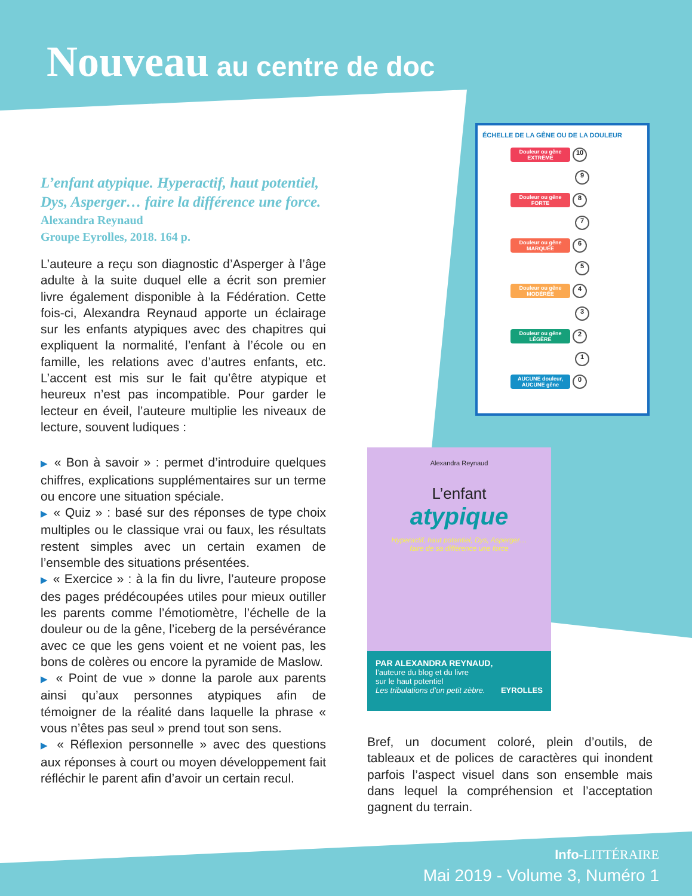Nouveau au centre de doc
L’enfant atypique. Hyperactif, haut potentiel, Dys, Asperger… faire la différence une force.
Alexandra Reynaud
Groupe Eyrolles, 2018. 164 p.
L’auteure a reçu son diagnostic d’Asperger à l’âge adulte à la suite duquel elle a écrit son premier livre également disponible à la Fédération. Cette fois-ci, Alexandra Reynaud apporte un éclairage sur les enfants atypiques avec des chapitres qui expliquent la normalité, l’enfant à l’école ou en famille, les relations avec d’autres enfants, etc. L’accent est mis sur le fait qu’être atypique et heureux n’est pas incompatible. Pour garder le lecteur en éveil, l’auteure multiplie les niveaux de lecture, souvent ludiques :
▶ « Bon à savoir » : permet d’introduire quelques chiffres, explications supplémentaires sur un terme ou encore une situation spéciale.
▶ « Quiz » : basé sur des réponses de type choix multiples ou le classique vrai ou faux, les résultats restent simples avec un certain examen de l’ensemble des situations présentées.
▶ « Exercice » : à la fin du livre, l’auteure propose des pages prédécoupées utiles pour mieux outiller les parents comme l’émotiomètre, l’échelle de la douleur ou de la gêne, l’iceberg de la persévérance avec ce que les gens voient et ne voient pas, les bons de colères ou encore la pyramide de Maslow.
▶ « Point de vue » donne la parole aux parents ainsi qu’aux personnes atypiques afin de témoigner de la réalité dans laquelle la phrase « vous n’êtes pas seul » prend tout son sens.
▶ « Réflexion personnelle » avec des questions aux réponses à court ou moyen développement fait réfléchir le parent afin d’avoir un certain recul.
ÉCHELLE DE LA GÊNE OU DE LA DOULEUR
Douleur ou gêne EXTRÊME 10
9
Douleur ou gêne FORTE 8
7
Douleur ou gêne MARQUÉE 6
5
Douleur ou gêne MODÉRÉE 4
3
Douleur ou gêne LÉGÈRE 2
1
AUCUNE douleur, AUCUNE gêne 0
Alexandra Reynaud
L’enfant
atypique
Hyperactif, haut potentiel, Dys, Asperger…
faire de sa différence une force
PAR ALEXANDRA REYNAUD,
l’auteure du blog et du livre
sur le haut potentiel
Les tribulations d’un petit zèbre. EYROLLES
Bref, un document coloré, plein d’outils, de tableaux et de polices de caractères qui inondent parfois l’aspect visuel dans son ensemble mais dans lequel la compréhension et l’acceptation gagnent du terrain.
Info-LITTÉRAIRE
Mai 2019 - Volume 3, Numéro 1